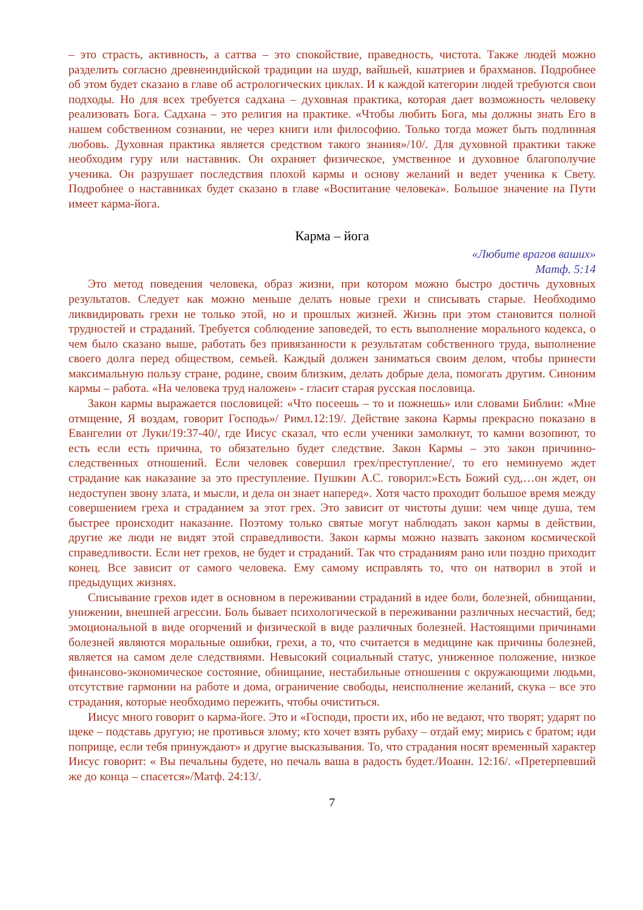– это страсть, активность, а саттва – это спокойствие, праведность, чистота. Также людей можно разделить согласно древнеиндийской традиции на шудр, вайшьей, кшатриев и брахманов. Подробнее об этом будет сказано в главе об астрологических циклах. И к каждой категории людей требуются свои подходы. Но для всех требуется садхана – духовная практика, которая дает возможность человеку реализовать Бога. Садхана – это религия на практике. «Чтобы любить Бога, мы должны знать Его в нашем собственном сознании, не через книги или философию. Только тогда может быть подлинная любовь. Духовная практика является средством такого знания»/10/. Для духовной практики также необходим гуру или наставник. Он охраняет физическое, умственное и духовное благополучие ученика. Он разрушает последствия плохой кармы и основу желаний и ведет ученика к Свету. Подробнее о наставниках будет сказано в главе «Воспитание человека». Большое значение на Пути имеет карма-йога.
Карма – йога
«Любите врагов ваших»
Матф. 5:14
Это метод поведения человека, образ жизни, при котором можно быстро достичь духовных результатов. Следует как можно меньше делать новые грехи и списывать старые. Необходимо ликвидировать грехи не только этой, но и прошлых жизней. Жизнь при этом становится полной трудностей и страданий. Требуется соблюдение заповедей, то есть выполнение морального кодекса, о чем было сказано выше, работать без привязанности к результатам собственного труда, выполнение своего долга перед обществом, семьей. Каждый должен заниматься своим делом, чтобы принести максимальную пользу стране, родине, своим близким, делать добрые дела, помогать другим. Синоним кармы – работа. «На человека труд наложен» - гласит старая русская пословица.
Закон кармы выражается пословицей: «Что посеешь – то и пожнешь» или словами Библии: «Мне отмщение, Я воздам, говорит Господь»/ Римл.12:19/. Действие закона Кармы прекрасно показано в Евангелии от Луки/19:37-40/, где Иисус сказал, что если ученики замолкнут, то камни возопиют, то есть если есть причина, то обязательно будет следствие. Закон Кармы – это закон причинно-следственных отношений. Если человек совершил грех/преступление/, то его неминуемо ждет страдание как наказание за это преступление. Пушкин А.С. говорил:»Есть Божий суд,…он ждет, он недоступен звону злата, и мысли, и дела он знает наперед». Хотя часто проходит большое время между совершением греха и страданием за этот грех. Это зависит от чистоты души: чем чище душа, тем быстрее происходит наказание. Поэтому только святые могут наблюдать закон кармы в действии, другие же люди не видят этой справедливости. Закон кармы можно назвать законом космической справедливости. Если нет грехов, не будет и страданий. Так что страданиям рано или поздно приходит конец. Все зависит от самого человека. Ему самому исправлять то, что он натворил в этой и предыдущих жизнях.
Списывание грехов идет в основном в переживании страданий в идее боли, болезней, обнищании, унижении, внешней агрессии. Боль бывает психологической в переживании различных несчастий, бед; эмоциональной в виде огорчений и физической в виде различных болезней. Настоящими причинами болезней являются моральные ошибки, грехи, а то, что считается в медицине как причины болезней, является на самом деле следствиями. Невысокий социальный статус, униженное положение, низкое финансово-экономическое состояние, обнищание, нестабильные отношения с окружающими людьми, отсутствие гармонии на работе и дома, ограничение свободы, неисполнение желаний, скука – все это страдания, которые необходимо пережить, чтобы очиститься.
Иисус много говорит о карма-йоге. Это и «Господи, прости их, ибо не ведают, что творят; ударят по щеке – подставь другую; не противься злому; кто хочет взять рубаху – отдай ему; мирись с братом; иди поприще, если тебя принуждают» и другие высказывания. То, что страдания носят временный характер Иисус говорит: « Вы печальны будете, но печаль ваша в радость будет./Иоанн. 12:16/. «Претерпевший же до конца – спасется»/Матф. 24:13/.
7